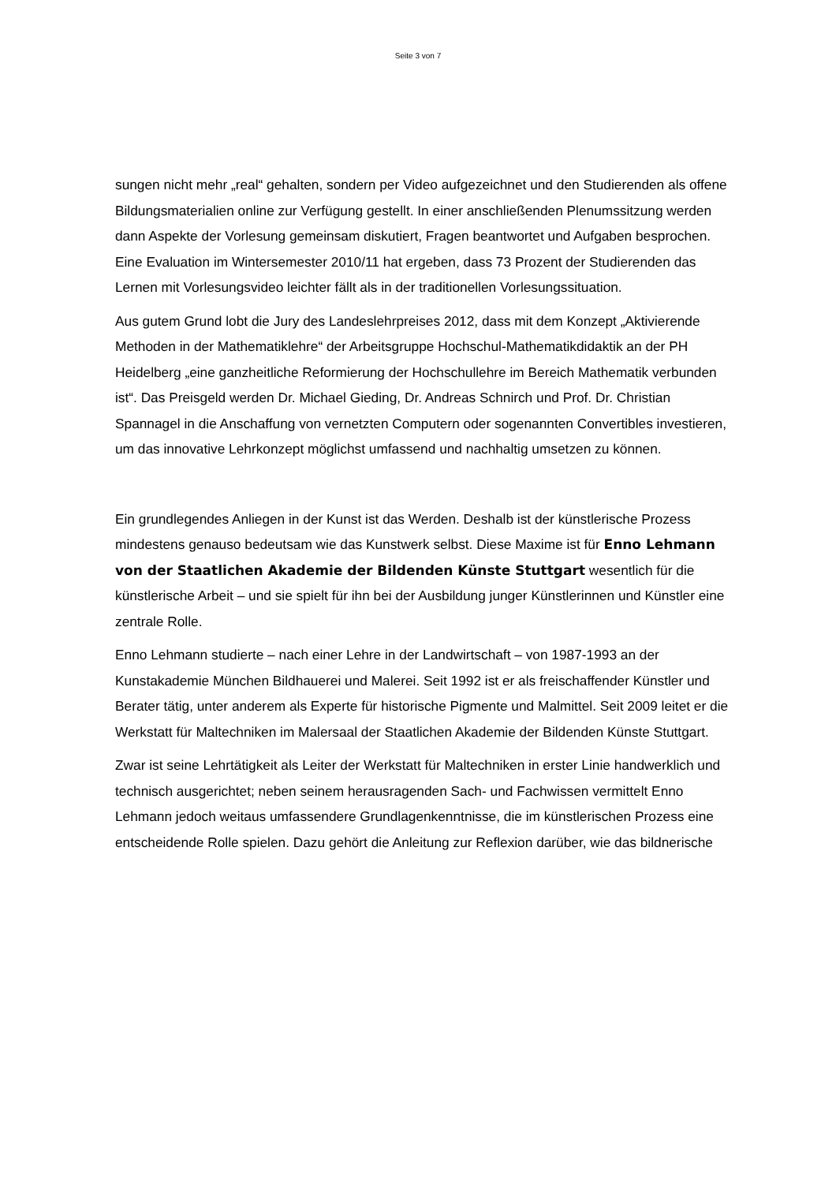Seite 3 von 7
sungen nicht mehr „real“ gehalten, sondern per Video aufgezeichnet und den Studierenden als offene Bildungsmaterialien online zur Verfügung gestellt. In einer anschließenden Plenumssitzung werden dann Aspekte der Vorlesung gemeinsam diskutiert, Fragen beantwortet und Aufgaben besprochen. Eine Evaluation im Wintersemester 2010/11 hat ergeben, dass 73 Prozent der Studierenden das Lernen mit Vorlesungsvideo leichter fällt als in der traditionellen Vorlesungssituation.
Aus gutem Grund lobt die Jury des Landeslehrpreises 2012, dass mit dem Konzept „Aktivierende Methoden in der Mathematiklehre“ der Arbeitsgruppe Hochschul-Mathematikdidaktik an der PH Heidelberg „eine ganzheitliche Reformierung der Hochschullehre im Bereich Mathematik verbunden ist“. Das Preisgeld werden Dr. Michael Gieding, Dr. Andreas Schnirch und Prof. Dr. Christian Spannagel in die Anschaffung von vernetzten Computern oder sogenannten Convertibles investieren, um das innovative Lehrkonzept möglichst umfassend und nachhaltig umsetzen zu können.
Ein grundlegendes Anliegen in der Kunst ist das Werden. Deshalb ist der künstlerische Prozess mindestens genauso bedeutsam wie das Kunstwerk selbst. Diese Maxime ist für Enno Lehmann von der Staatlichen Akademie der Bildenden Künste Stuttgart wesentlich für die künstlerische Arbeit – und sie spielt für ihn bei der Ausbildung junger Künstlerinnen und Künstler eine zentrale Rolle.
Enno Lehmann studierte – nach einer Lehre in der Landwirtschaft – von 1987-1993 an der Kunstakademie München Bildhauerei und Malerei. Seit 1992 ist er als freischaffender Künstler und Berater tätig, unter anderem als Experte für historische Pigmente und Malmittel. Seit 2009 leitet er die Werkstatt für Maltechniken im Malersaal der Staatlichen Akademie der Bildenden Künste Stuttgart.
Zwar ist seine Lehrtätigkeit als Leiter der Werkstatt für Maltechniken in erster Linie handwerklich und technisch ausgerichtet; neben seinem herausragenden Sach- und Fachwissen vermittelt Enno Lehmann jedoch weitaus umfassendere Grundlagenkenntnisse, die im künstlerischen Prozess eine entscheidende Rolle spielen. Dazu gehört die Anleitung zur Reflexion darüber, wie das bildnerische